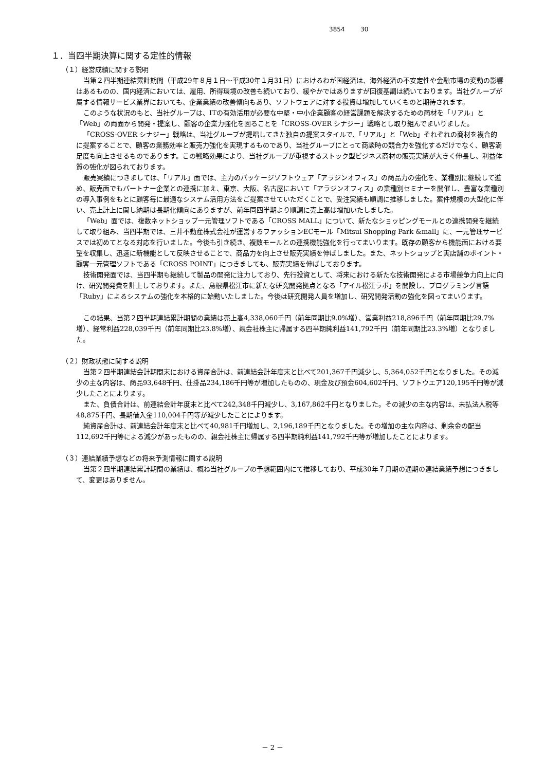3854 30
１．当四半期決算に関する定性的情報
（１）経営成績に関する説明
当第２四半期連結累計期間（平成29年８月１日～平成30年１月31日）におけるわが国経済は、海外経済の不安定性や金融市場の変動の影響はあるものの、国内経済においては、雇用、所得環境の改善も続いており、緩やかではありますが回復基調は続いております。当社グループが属する情報サービス業界においても、企業業績の改善傾向もあり、ソフトウェアに対する投資は増加していくものと期待されます。
このような状況のもと、当社グループは、ITの有効活用が必要な中堅・中小企業顧客の経営課題を解決するための商材を「リアル」と「Web」の両面から開発・提案し、顧客の企業力強化を図ることを「CROSS-OVER シナジー」戦略とし取り組んでまいりました。
「CROSS-OVER シナジー」戦略は、当社グループが提唱してきた独自の提案スタイルで、「リアル」と「Web」それぞれの商材を複合的に提案することで、顧客の業務効率と販売力強化を実現するものであり、当社グループにとって商談時の競合力を強化するだけでなく、顧客満足度も向上させるものであります。この戦略効果により、当社グループが重視するストック型ビジネス商材の販売実績が大きく伸長し、利益体質の強化が図られております。
販売実績につきましては、「リアル」面では、主力のパッケージソフトウェア「アラジンオフィス」の商品力の強化を、業種別に継続して進め、販売面でもパートナー企業との連携に加え、東京、大阪、名古屋において「アラジンオフィス」の業種別セミナーを開催し、豊富な業種別の導入事例をもとに顧客毎に最適なシステム活用方法をご提案させていただくことで、受注実績も順調に推移しました。案件規模の大型化に伴い、売上計上に関し納期は長期化傾向にありますが、前年同四半期より順調に売上高は増加いたしました。
「Web」面では、複数ネットショップ一元管理ソフトである「CROSS MALL」について、新たなショッピングモールとの連携開発を継続して取り組み、当四半期では、三井不動産株式会社が運営するファッションECモール「Mitsui Shopping Park &mall」に、一元管理サービスでは初めてとなる対応を行いました。今後も引き続き、複数モールとの連携機能強化を行ってまいります。既存の顧客から機能面における要望を収集し、迅速に新機能として反映させることで、商品力を向上させ販売実績を伸ばしました。また、ネットショップと実店舗のポイント・顧客一元管理ソフトである「CROSS POINT」につきましても、販売実績を伸ばしております。
技術開発面では、当四半期も継続して製品の開発に注力しており、先行投資として、将来における新たな技術開発による市場競争力向上に向け、研究開発費を計上しております。また、島根県松江市に新たな研究開発拠点となる「アイル松江ラボ」を開設し、プログラミング言語「Ruby」によるシステムの強化を本格的に始動いたしました。今後は研究開発人員を増加し、研究開発活動の強化を図ってまいります。
この結果、当第２四半期連結累計期間の業績は売上高4,338,060千円（前年同期比9.0%増）、営業利益218,896千円（前年同期比29.7%増）、経常利益228,039千円（前年同期比23.8%増）、親会社株主に帰属する四半期純利益141,792千円（前年同期比23.3%増）となりました。
（２）財政状態に関する説明
当第２四半期連結会計期間末における資産合計は、前連結会計年度末と比べて201,367千円減少し、5,364,052千円となりました。その減少の主な内容は、商品93,648千円、仕掛品234,186千円等が増加したものの、現金及び預金604,602千円、ソフトウエア120,195千円等が減少したことによります。
また、負債合計は、前連結会計年度末と比べて242,348千円減少し、3,167,862千円となりました。その減少の主な内容は、未払法人税等48,875千円、長期借入金110,004千円等が減少したことによります。
純資産合計は、前連結会計年度末と比べて40,981千円増加し、2,196,189千円となりました。その増加の主な内容は、剰余金の配当112,692千円等による減少があったものの、親会社株主に帰属する四半期純利益141,792千円等が増加したことによります。
（３）連結業績予想などの将来予測情報に関する説明
当第２四半期連結累計期間の業績は、概ね当社グループの予想範囲内にて推移しており、平成30年７月期の通期の連結業績予想につきまして、変更はありません。
－ 2 －